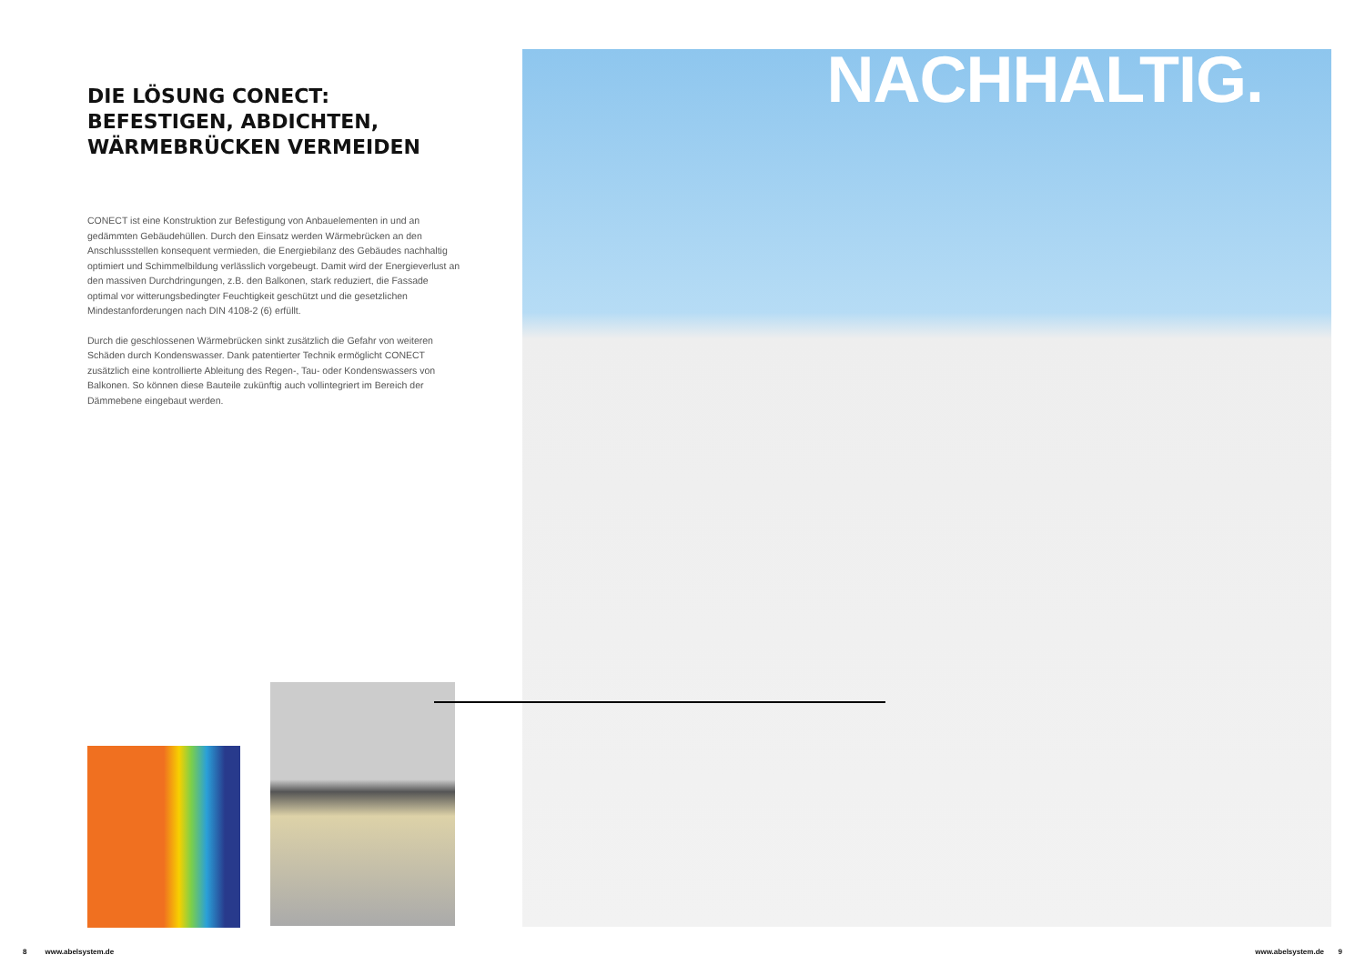DIE LÖSUNG CONECT:
BEFESTIGEN, ABDICHTEN,
WÄRMEBRÜCKEN VERMEIDEN
CONECT ist eine Konstruktion zur Befestigung von Anbauelementen in und an gedämmten Gebäudehüllen. Durch den Einsatz werden Wärmebrücken an den Anschlussstellen konsequent vermieden, die Energiebilanz des Gebäudes nachhaltig optimiert und Schimmelbildung verlässlich vorgebeugt. Damit wird der Energieverlust an den massiven Durchdringungen, z.B. den Balkonen, stark reduziert, die Fassade optimal vor witterungsbedingter Feuchtigkeit geschützt und die gesetzlichen Mindestanforderungen nach DIN 4108-2 (6) erfüllt.
Durch die geschlossenen Wärmebrücken sinkt zusätzlich die Gefahr von weiteren Schäden durch Kondenswasser. Dank patentierter Technik ermöglicht CONECT zusätzlich eine kontrollierte Ableitung des Regen-, Tau- oder Kondenswassers von Balkonen. So können diese Bauteile zukünftig auch vollintegriert im Bereich der Dämmebene eingebaut werden.
NACHHALTIG.
8 www.abelsystem.de www.abelsystem.de 9